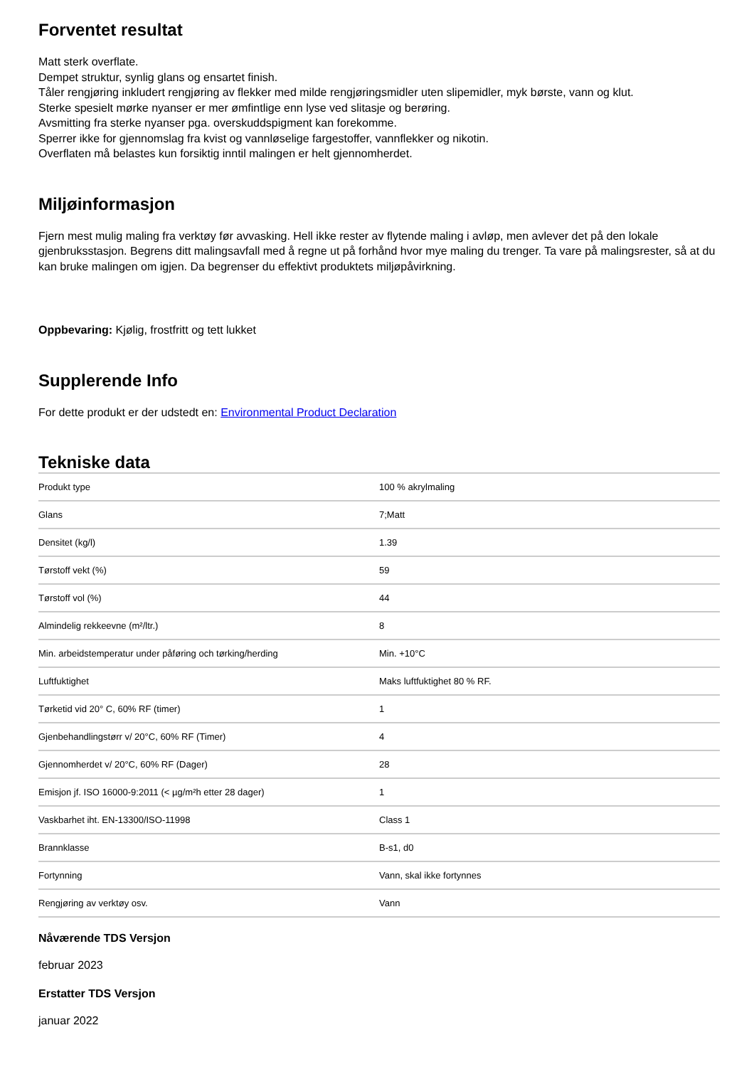Forventet resultat
Matt sterk overflate.
Dempet struktur, synlig glans og ensartet finish.
Tåler rengjøring inkludert rengjøring av flekker med milde rengjøringsmidler uten slipemidler, myk børste, vann og klut.
Sterke spesielt mørke nyanser er mer ømfintlige enn lyse ved slitasje og berøring.
Avsmitting fra sterke nyanser pga. overskuddspigment kan forekomme.
Sperrer ikke for gjennomslag fra kvist og vannløselige fargestoffer, vannflekker og nikotin.
Overflaten må belastes kun forsiktig inntil malingen er helt gjennomherdet.
Miljøinformasjon
Fjern mest mulig maling fra verktøy før avvasking. Hell ikke rester av flytende maling i avløp, men avlever det på den lokale gjenbruksstasjon. Begrens ditt malingsavfall med å regne ut på forhånd hvor mye maling du trenger. Ta vare på malingsrester, så at du kan bruke malingen om igjen. Da begrenser du effektivt produktets miljøpåvirkning.
Oppbevaring: Kjølig, frostfritt og tett lukket
Supplerende Info
For dette produkt er der udstedt en: Environmental Product Declaration
Tekniske data
| Produkt type | 100 % akrylmaling |
| Glans | 7;Matt |
| Densitet (kg/l) | 1.39 |
| Tørstoff vekt (%) | 59 |
| Tørstoff vol (%) | 44 |
| Almindelig rekkeevne (m²/ltr.) | 8 |
| Min. arbeidstemperatur under påføring och tørking/herding | Min. +10°C |
| Luftfuktighet | Maks luftfuktighet 80 % RF. |
| Tørketid vid 20° C, 60% RF (timer) | 1 |
| Gjenbehandlingstørr v/ 20°C, 60% RF (Timer) | 4 |
| Gjennomherdet v/ 20°C, 60% RF (Dager) | 28 |
| Emisjon jf. ISO 16000-9:2011 (< µg/m²h etter 28 dager) | 1 |
| Vaskbarhet iht. EN-13300/ISO-11998 | Class 1 |
| Brannklasse | B-s1, d0 |
| Fortynning | Vann, skal ikke fortynnes |
| Rengjøring av verktøy osv. | Vann |
Nåværende TDS Versjon
februar 2023
Erstatter TDS Versjon
januar 2022